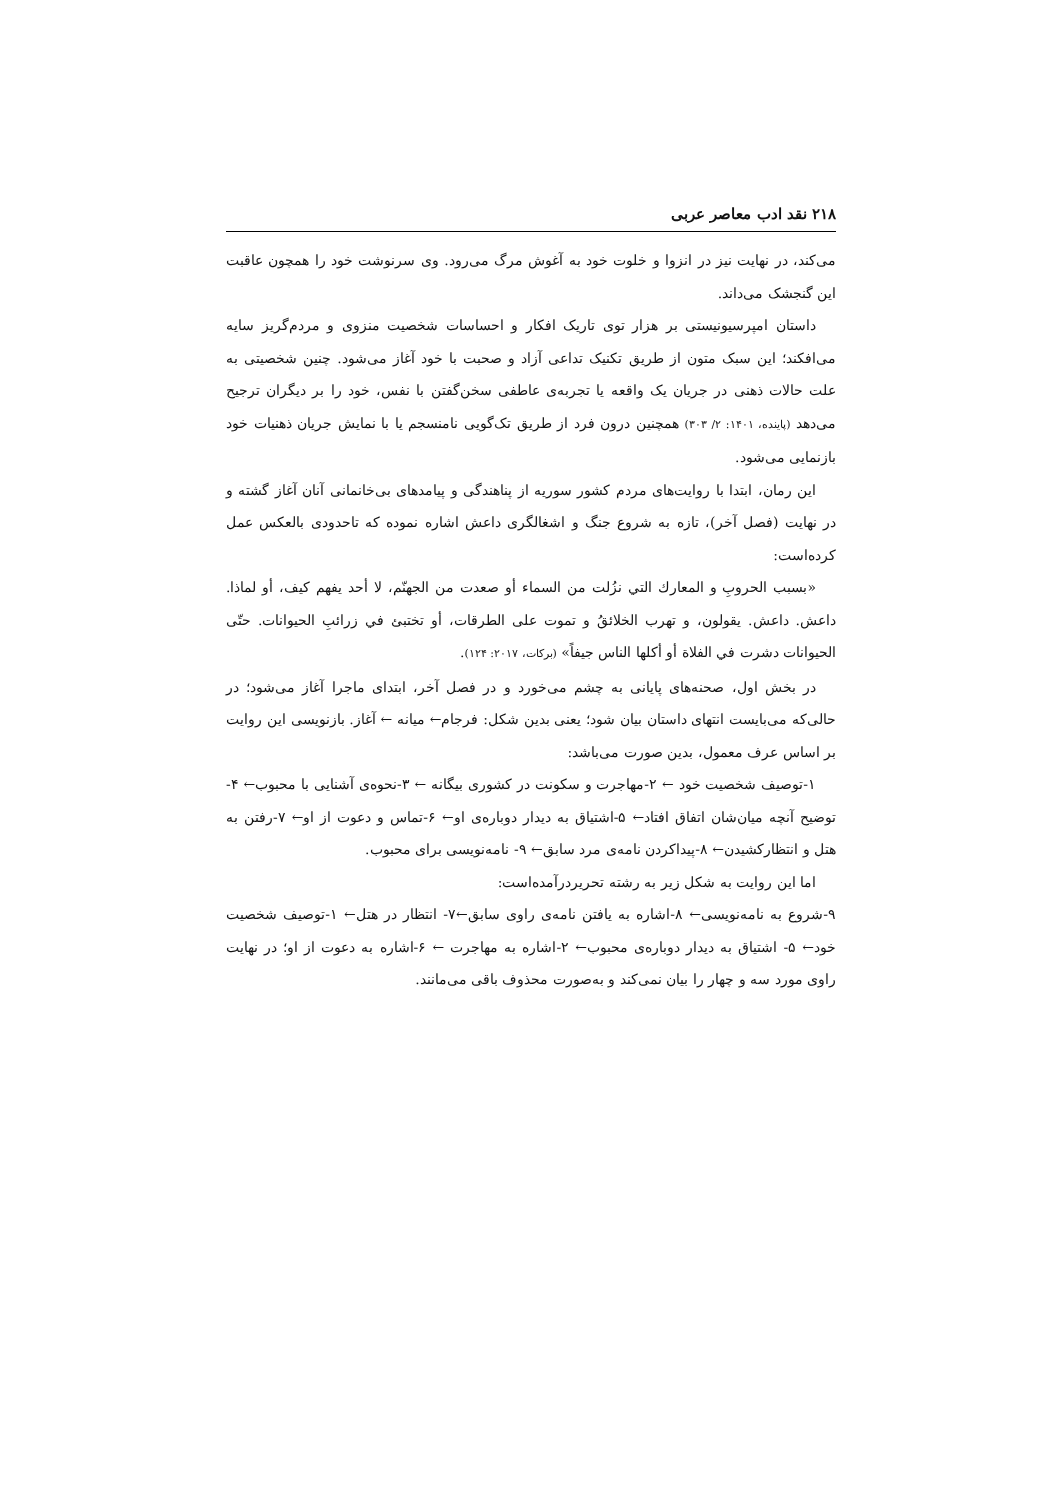۲۱۸ نقد ادب معاصر عربی
می‌کند، در نهایت نیز در انزوا و خلوت خود به آغوش مرگ می‌رود. وی سرنوشت خود را همچون عاقبت این گنجشک می‌داند.
داستان امپرسیونیستی بر هزار توی تاریک افکار و احساسات شخصیت منزوی و مردم‌گریز سایه می‌افکند؛ این سبک متون از طریق تکنیک تداعی آزاد و صحبت با خود آغاز می‌شود. چنین شخصیتی به علت حالات ذهنی در جریان یک واقعه یا تجربه‌ی عاطفی سخن‌گفتن با نفس، خود را بر دیگران ترجیح می‌دهد (پاینده، ۱۴۰۱: ۲/ ۳۰۳) همچنین درون فرد از طریق تک‌گویی نامنسجم یا با نمایش جریان ذهنیات خود بازنمایی می‌شود.
این رمان، ابتدا با روایت‌های مردم کشور سوریه از پناهندگی و پیامدهای بی‌خانمانی آنان آغاز گشته و در نهایت (فصل آخر)، تازه به شروع جنگ و اشغالگری داعش اشاره نموده که تاحدودی بالعکس عمل کرده‌است:
«بسبب الحروبِ و المعارك التي نزُلت من السماء أو صعدت من الجهنّم، لا أحد يفهم كيف، أو لماذا. داعش. داعش. يقولون، و تهرب الخلائقُ و تموت على الطرقات، أو تختبئ في زرائبِ الحيوانات. حتّى الحيوانات دشرت في الفلاة أو أكلها الناس جيفاً» (برکات، ۲۰۱۷: ۱۲۴).
در بخش اول، صحنه‌های پایانی به چشم می‌خورد و در فصل آخر، ابتدای ماجرا آغاز می‌شود؛ در حالی‌که می‌بایست انتهای داستان بیان شود؛ یعنی بدین شکل: فرجام← میانه ← آغاز. بازنویسی این روایت بر اساس عرف معمول، بدین صورت می‌باشد:
۱-توصیف شخصیت خود ← ۲-مهاجرت و سکونت در کشوری بیگانه ← ۳-نحوه‌ی آشنایی با محبوب← ۴-توضیح آنچه میان‌شان اتفاق افتاد← ۵-اشتیاق به دیدار دوباره‌ی او← ۶-تماس و دعوت از او← ۷-رفتن به هتل و انتظارکشیدن← ۸-پیداکردن نامه‌ی مرد سابق← ۹- نامه‌نویسی برای محبوب.
اما این روایت به شکل زیر به رشته تحریردرآمده‌است:
۹-شروع به نامه‌نویسی← ۸-اشاره به یافتن نامه‌ی راوی سابق←۷- انتظار در هتل← ۱-توصیف شخصیت خود← ۵- اشتیاق به دیدار دوباره‌ی محبوب← ۲-اشاره به مهاجرت ← ۶-اشاره به دعوت از او؛ در نهایت راوی مورد سه و چهار را بیان نمی‌کند و به‌صورت محذوف باقی می‌مانند.